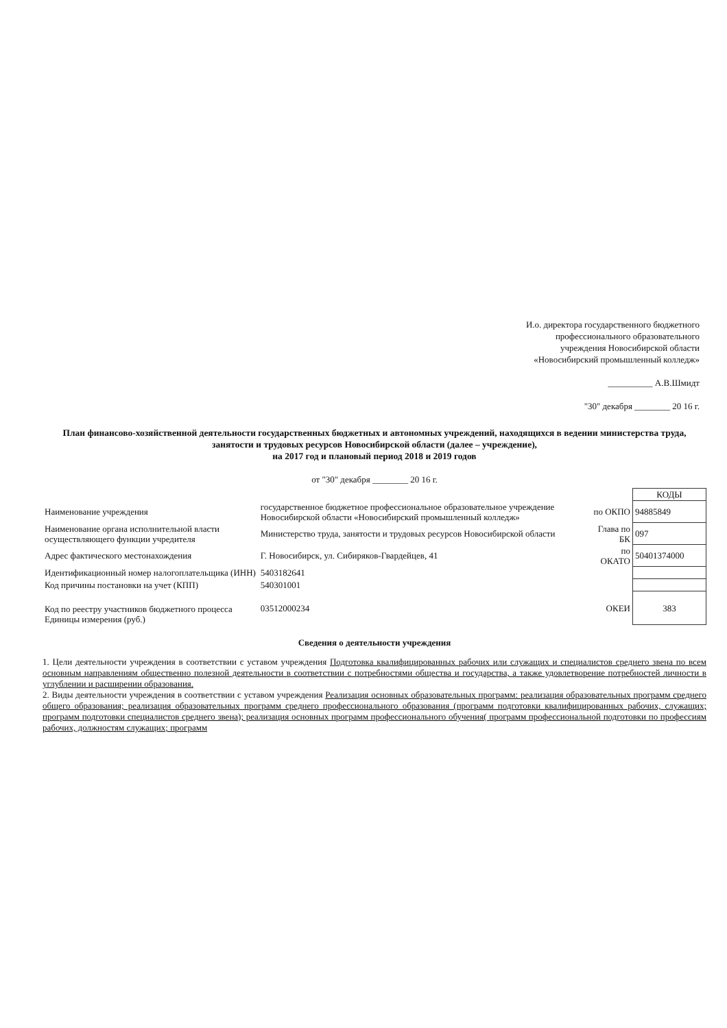И.о. директора государственного бюджетного
профессионального образовательного
учреждения Новосибирской области
«Новосибирский промышленный колледж»
__________ А.В.Шмидт
"30" декабря ________ 20 16 г.
План финансово-хозяйственной деятельности государственных бюджетных и автономных учреждений, находящихся в ведении министерства труда, занятости и трудовых ресурсов Новосибирской области (далее – учреждение),
на 2017 год и плановый период 2018 и 2019 годов
от "30" декабря ________ 20 16 г.
| | | | КОДЫ |
| Наименование учреждения | государственное бюджетное профессиональное образовательное учреждение Новосибирской области «Новосибирский промышленный колледж» | по ОКПО | 94885849 |
| Наименование органа исполнительной власти осуществляющего функции учредителя | Министерство труда, занятости и трудовых ресурсов Новосибирской области | Глава по БК | 097 |
| Адрес фактического местонахождения | Г. Новосибирск, ул. Сибиряков-Гвардейцев, 41 | по ОКАТО | 50401374000 |
| Идентификационный номер налогоплательщика (ИНН) | 5403182641 | | |
| Код причины постановки на учет (КПП) | 540301001 | | |
| Код по реестру участников бюджетного процесса Единицы измерения (руб.) | 03512000234 | ОКЕИ | 383 |
Сведения о деятельности учреждения
1. Цели деятельности учреждения в соответствии с уставом учреждения Подготовка квалифицированных рабочих или служащих и специалистов среднего звена по всем основным направлениям общественно полезной деятельности в соответствии с потребностями общества и государства, а также удовлетворение потребностей личности в углублении и расширении образования.
2. Виды деятельности учреждения в соответствии с уставом учреждения Реализация основных образовательных программ: реализация образовательных программ среднего общего образования; реализация образовательных программ среднего профессионального образования (программ подготовки квалифицированных рабочих, служащих; программ подготовки специалистов среднего звена); реализация основных программ профессионального обучения( программ профессиональной подготовки по профессиям рабочих, должностям служащих; программ